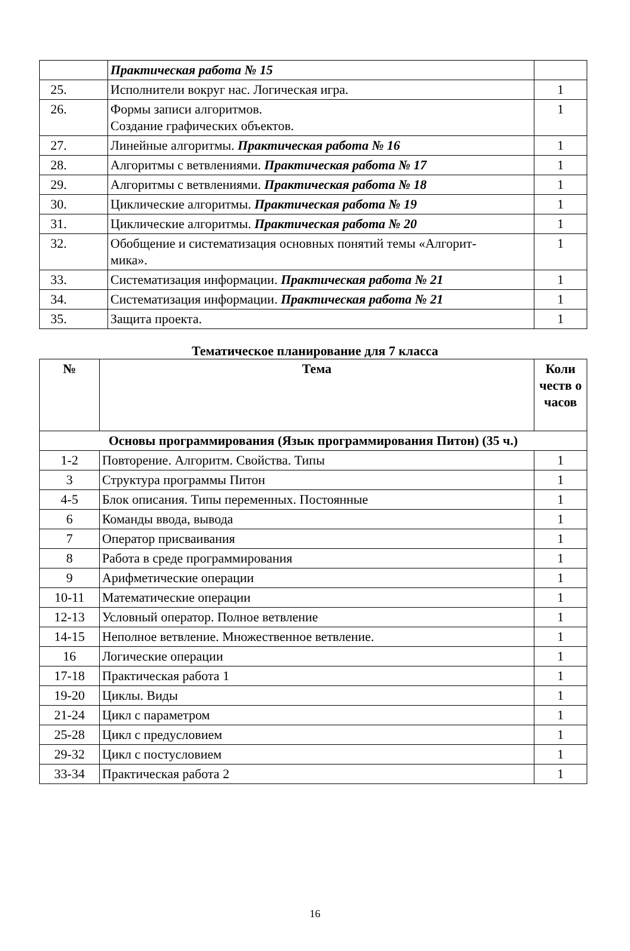| | Практическая работа № 15 | |
| 25. | Исполнители вокруг нас. Логическая игра. | 1 |
| 26. | Формы записи алгоритмов. Создание графических объектов. | 1 |
| 27. | Линейные алгоритмы. Практическая работа № 16 | 1 |
| 28. | Алгоритмы с ветвлениями. Практическая работа № 17 | 1 |
| 29. | Алгоритмы с ветвлениями. Практическая работа № 18 | 1 |
| 30. | Циклические алгоритмы. Практическая работа № 19 | 1 |
| 31. | Циклические алгоритмы. Практическая работа № 20 | 1 |
| 32. | Обобщение и систематизация основных понятий темы «Алгорит- мика». | 1 |
| 33. | Систематизация информации. Практическая работа № 21 | 1 |
| 34. | Систематизация информации. Практическая работа № 21 | 1 |
| 35. | Защита проекта. | 1 |
Тематическое планирование для 7 класса
| № | Тема | Коли честв о часов |
| --- | --- | --- |
| Основы программирования (Язык программирования Питон) (35 ч.) | | |
| 1-2 | Повторение. Алгоритм. Свойства. Типы | 1 |
| 3 | Структура программы Питон | 1 |
| 4-5 | Блок описания. Типы переменных. Постоянные | 1 |
| 6 | Команды ввода, вывода | 1 |
| 7 | Оператор присваивания | 1 |
| 8 | Работа в среде программирования | 1 |
| 9 | Арифметические операции | 1 |
| 10-11 | Математические операции | 1 |
| 12-13 | Условный оператор. Полное ветвление | 1 |
| 14-15 | Неполное ветвление. Множественное ветвление. | 1 |
| 16 | Логические операции | 1 |
| 17-18 | Практическая работа 1 | 1 |
| 19-20 | Циклы. Виды | 1 |
| 21-24 | Цикл с параметром | 1 |
| 25-28 | Цикл с предусловием | 1 |
| 29-32 | Цикл с постусловием | 1 |
| 33-34 | Практическая работа 2 | 1 |
16